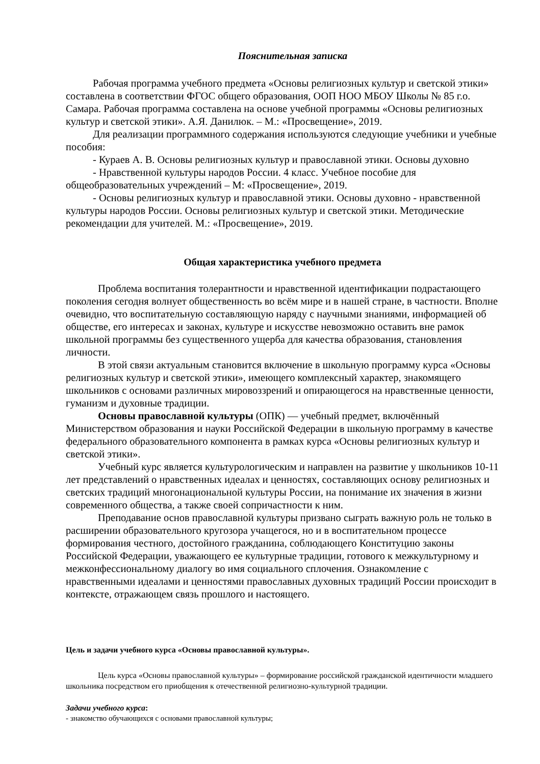Пояснительная записка
Рабочая программа учебного предмета «Основы религиозных культур и светской этики» составлена в соответствии ФГОС общего образования, ООП НОО МБОУ Школы № 85 г.о. Самара. Рабочая программа составлена на основе учебной программы «Основы религиозных культур и светской этики». А.Я. Данилюк. – М.: «Просвещение», 2019.
Для реализации программного содержания используются следующие учебники и учебные пособия:
- Кураев А. В. Основы религиозных культур и православной этики. Основы духовно
- Нравственной культуры народов России. 4 класс. Учебное пособие для общеобразовательных учреждений – М: «Просвещение», 2019.
- Основы религиозных культур и православной этики. Основы духовно - нравственной культуры народов России. Основы религиозных культур и светской этики. Методические рекомендации для учителей. М.: «Просвещение», 2019.
Общая характеристика учебного предмета
Проблема воспитания толерантности и нравственной идентификации подрастающего поколения сегодня волнует общественность во всём мире и в нашей стране, в частности. Вполне очевидно, что воспитательную составляющую наряду с научными знаниями, информацией об обществе, его интересах и законах, культуре и искусстве невозможно оставить вне рамок школьной программы без существенного ущерба для качества образования, становления личности.
В этой связи актуальным становится включение в школьную программу курса «Основы религиозных культур и светской этики», имеющего комплексный характер, знакомящего школьников с основами различных мировоззрений и опирающегося на нравственные ценности, гуманизм и духовные традиции.
Основы православной культуры (ОПК) — учебный предмет, включённый Министерством образования и науки Российской Федерации в школьную программу в качестве федерального образовательного компонента в рамках курса «Основы религиозных культур и светской этики».
Учебный курс является культурологическим и направлен на развитие у школьников 10-11 лет представлений о нравственных идеалах и ценностях, составляющих основу религиозных и светских традиций многонациональной культуры России, на понимание их значения в жизни современного общества, а также своей сопричастности к ним.
Преподавание основ православной культуры призвано сыграть важную роль не только в расширении образовательного кругозора учащегося, но и в воспитательном процессе формирования честного, достойного гражданина, соблюдающего Конституцию законы Российской Федерации, уважающего ее культурные традиции, готового к межкультурному и межконфессиональному диалогу во имя социального сплочения. Ознакомление с нравственными идеалами и ценностями православных духовных традиций России происходит в контексте, отражающем связь прошлого и настоящего.
Цель и задачи учебного курса «Основы православной культуры».
Цель курса «Основы православной культуры» – формирование российской гражданской идентичности младшего школьника посредством его приобщения к отечественной религиозно-культурной традиции.
Задачи учебного курса:
- знакомство обучающихся с основами православной культуры;